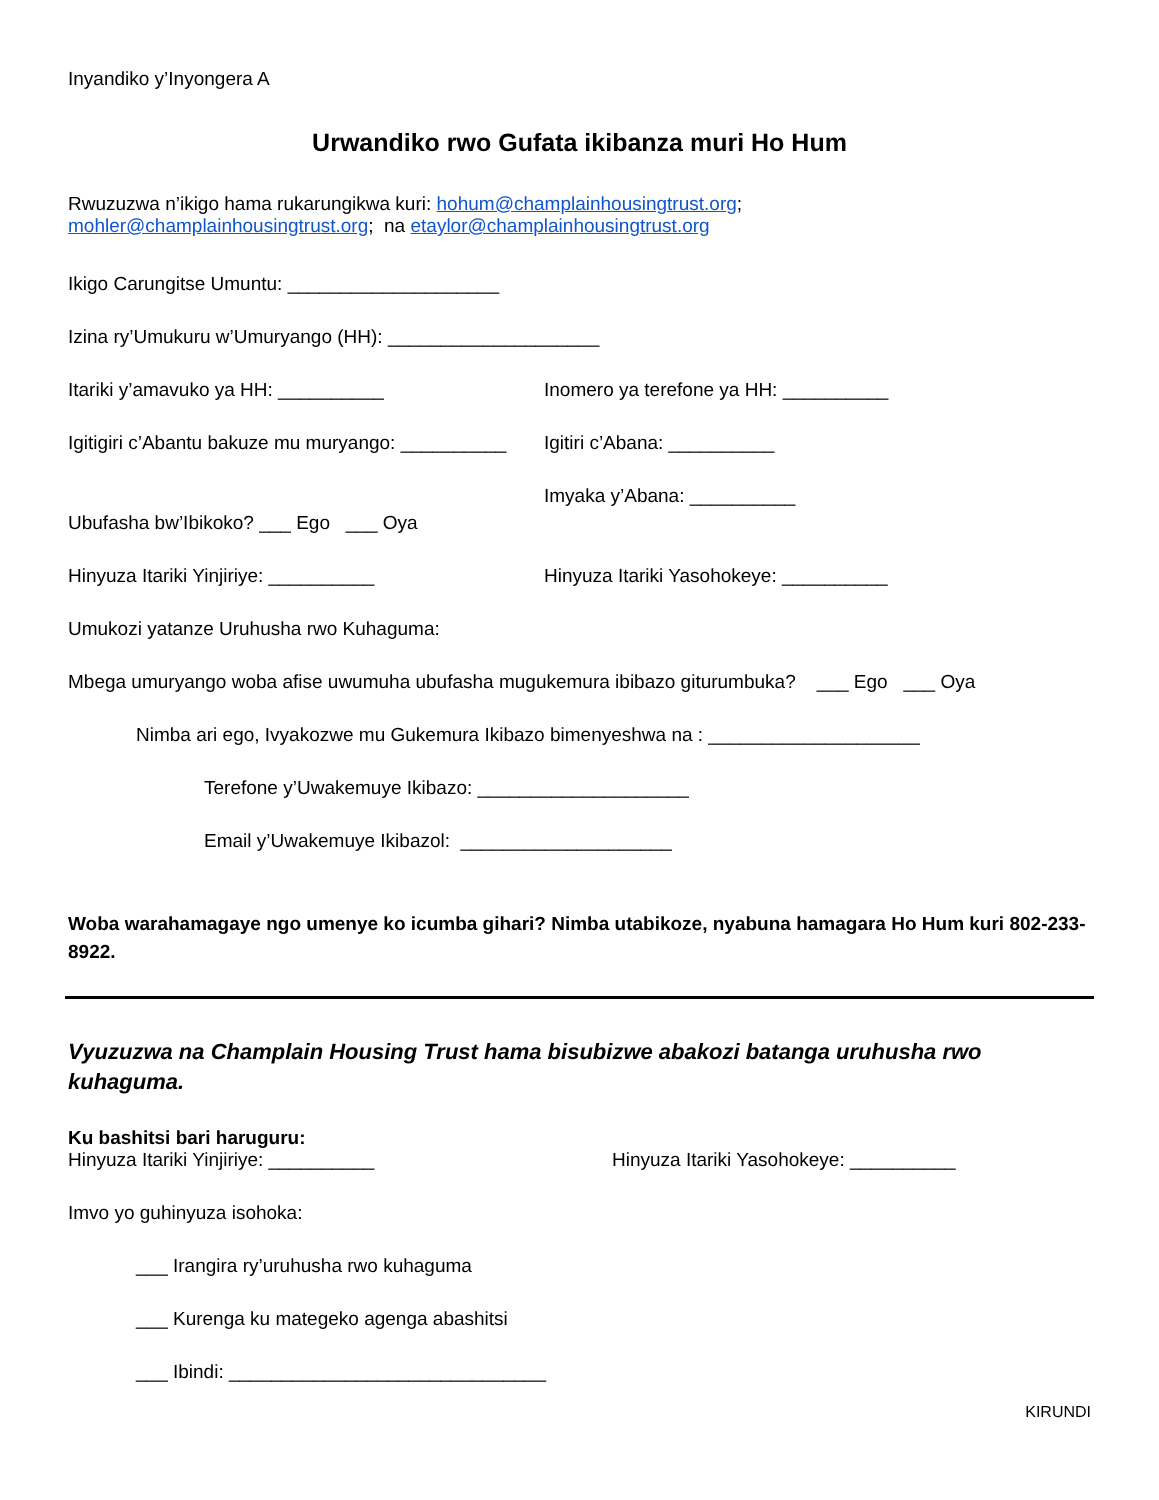Inyandiko y’Inyongera A
Urwandiko rwo Gufata ikibanza muri Ho Hum
Rwuzuzwa n’ikigo hama rukarungikwa kuri: hohum@champlainhousingtrust.org;
mohler@champlainhousingtrust.org; na etaylor@champlainhousingtrust.org
Ikigo Carungitse Umuntu: ____________________
Izina ry’Umukuru w’Umuryango (HH): ____________________
Itariki y’amavuko ya HH: __________ Inomero ya terefone ya HH: __________
Igitigiri c’Abantu bakuze mu muryango: __________
Igitiri c’Abana: __________
Ubufasha bw’Ibikoko? ___ Ego ___ Oya
Imyaka y’Abana: __________
Hinyuza Itariki Yinjiriye: __________ Hinyuza Itariki Yasohokeye: __________
Umukozi yatanze Uruhusha rwo Kuhaguma:
Mbega umuryango woba afise uwumuha ubufasha mugukemura ibibazo giturumbuka? ___ Ego ___ Oya
Nimba ari ego, Ivyakozwe mu Gukemura Ikibazo bimenyeshwa na : ____________________
Terefone y’Uwakemuye Ikibazo: ____________________
Email y’Uwakemuye Ikibazol: ____________________
Woba warahamagaye ngo umenye ko icumba gihari? Nimba utabikoze, nyabuna hamagara Ho Hum kuri 802-233-8922.
Vyuzuzwa na Champlain Housing Trust hama bisubizwe abakozi batanga uruhusha rwo kuhaguma.
Ku bashitsi bari haruguru:
Hinyuza Itariki Yinjiriye: __________ Hinyuza Itariki Yasohokeye: __________
Imvo yo guhinyuza isohoka:
___ Irangira ry’uruhusha rwo kuhaguma
___ Kurenga ku mategeko agenga abashitsi
___ Ibindi: ______________________________
KIRUNDI